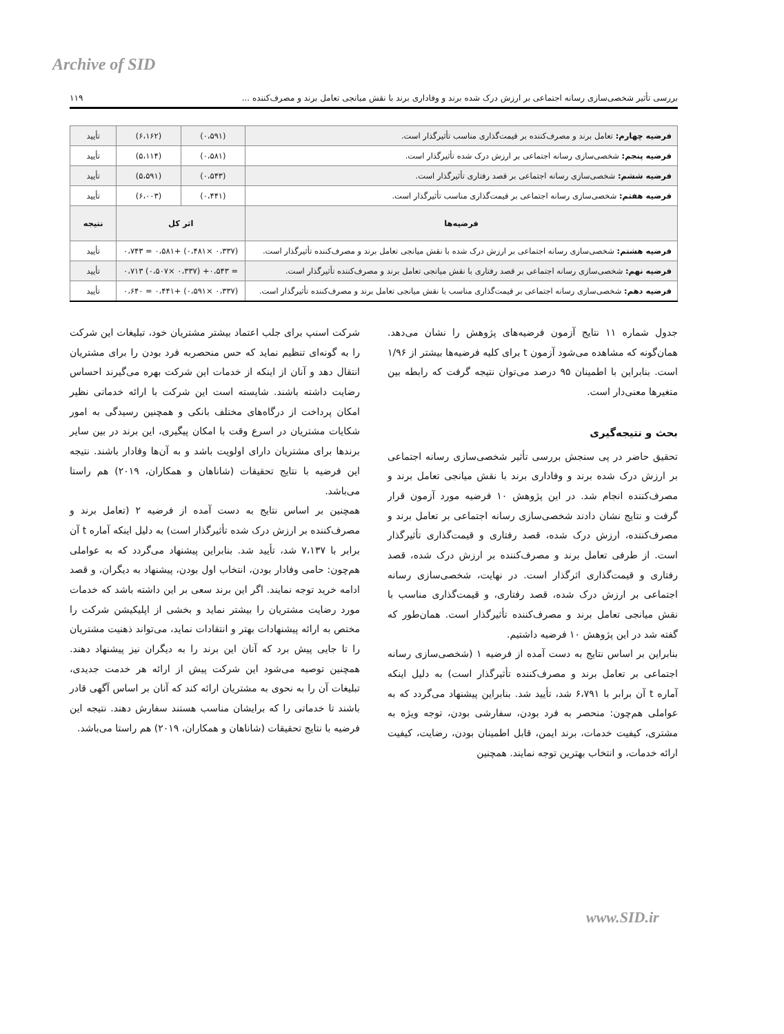Archive of SID
بررسی تأثیر شخصی‌سازی رسانه اجتماعی بر ارزش درک شده برند و وفاداری برند با نقش میانجی تعامل برند و مصرف‌کننده ... ۱۱۹
| فرضیه چهارم: تعامل برند و مصرف‌کننده بر قیمت‌گذاری مناسب تأثیرگذار است. | (۰،۵۹۱) | (۶،۱۶۲) | تأیید |
| فرضیه پنجم: شخصی‌سازی رسانه اجتماعی بر ارزش درک شده تأثیرگذار است. | (۰،۵۸۱) | (۵،۱۱۴) | تأیید |
| فرضیه ششم: شخصی‌سازی رسانه اجتماعی بر قصد رفتاری تأثیرگذار است. | (۰،۵۴۳) | (۵،۵۹۱) | تأیید |
| فرضیه هفتم: شخصی‌سازی رسانه اجتماعی بر قیمت‌گذاری مناسب تأثیرگذار است. | (۰،۴۴۱) | (۶،۰۰۳) | تأیید |
| فرضیه‌ها | اثر کل | | نتیجه |
| فرضیه هشتم: شخصی‌سازی رسانه اجتماعی بر ارزش درک شده با نقش میانجی تعامل برند و مصرف‌کننده تأثیرگذار است. | (۰،۳۳۷ ×۰،۴۸۱) +۰،۵۸۱ = ۰،۷۴۳ | | تأیید |
| فرضیه نهم: شخصی‌سازی رسانه اجتماعی بر قصد رفتاری با نقش میانجی تعامل برند و مصرف‌کننده تأثیرگذار است. | = ۰،۵۴۳+ (۰،۳۳۷ ×۰،۵۰۷) ۰،۷۱۳ | | تأیید |
| فرضیه دهم: شخصی‌سازی رسانه اجتماعی بر قیمت‌گذاری مناسب با نقش میانجی تعامل برند و مصرف‌کننده تأثیرگذار است. | (۰،۳۳۷ ×۰،۵۹۱) +۰،۴۴۱ = ۰،۶۴۰ | | تأیید |
جدول شماره ۱۱ نتایج آزمون فرضیه‌های پژوهش را نشان می‌دهد. همان‌گونه که مشاهده می‌شود آزمون t برای کلیه فرضیه‌ها بیشتر از ۱/۹۶ است. بنابراین با اطمینان ۹۵ درصد می‌توان نتیجه گرفت که رابطه بین متغیرها معنی‌دار است.
بحث و نتیجه‌گیری
تحقیق حاضر در پی سنجش بررسی تأثیر شخصی‌سازی رسانه اجتماعی بر ارزش درک شده برند و وفاداری برند با نقش میانجی تعامل برند و مصرف‌کننده انجام شد. در این پژوهش ۱۰ فرضیه مورد آزمون قرار گرفت و نتایج نشان دادند شخصی‌سازی رسانه اجتماعی بر تعامل برند و مصرف‌کننده، ارزش درک شده، قصد رفتاری و قیمت‌گذاری تأثیرگذار است. از طرفی تعامل برند و مصرف‌کننده بر ارزش درک شده، قصد رفتاری و قیمت‌گذاری اثرگذار است. در نهایت، شخصی‌سازی رسانه اجتماعی بر ارزش درک شده، قصد رفتاری، و قیمت‌گذاری مناسب با نقش میانجی تعامل برند و مصرف‌کننده تأثیرگذار است. همان‌طور که گفته شد در این پژوهش ۱۰ فرضیه داشتیم.
بنابراین بر اساس نتایج به دست آمده از فرضیه ۱ (شخصی‌سازی رسانه اجتماعی بر تعامل برند و مصرف‌کننده تأثیرگذار است) به دلیل اینکه آماره t آن برابر با ۶،۷۹۱ شد، تأیید شد. بنابراین پیشنهاد می‌گردد که به عواملی هم‌چون: منحصر به فرد بودن، سفارشی بودن، توجه ویژه به مشتری، کیفیت خدمات، برند ایمن، قابل اطمینان بودن، رضایت، کیفیت ارائه خدمات، و انتخاب بهترین توجه نمایند. همچنین
شرکت اسنپ برای جلب اعتماد بیشتر مشتریان خود، تبلیغات این شرکت را به گونه‌ای تنظیم نماید که حس منحصربه فرد بودن را برای مشتریان انتقال دهد و آنان از اینکه از خدمات این شرکت بهره می‌گیرند احساس رضایت داشته باشند. شایسته است این شرکت با ارائه خدماتی نظیر امکان پرداخت از درگاه‌های مختلف بانکی و همچنین رسیدگی به امور شکایات مشتریان در اسرع وقت با امکان پیگیری، این برند در بین سایر برندها برای مشتریان دارای اولویت باشد و به آن‌ها وفادار باشند. نتیجه این فرضیه با نتایج تحقیقات (شاناهان و همکاران، ۲۰۱۹) هم راستا می‌باشد.
همچنین بر اساس نتایج به دست آمده از فرضیه ۲ (تعامل برند و مصرف‌کننده بر ارزش درک شده تأثیرگذار است) به دلیل اینکه آماره t آن برابر با ۷،۱۳۷ شد، تأیید شد. بنابراین پیشنهاد می‌گردد که به عواملی هم‌چون: حامی وفادار بودن، انتخاب اول بودن، پیشنهاد به دیگران، و قصد ادامه خرید توجه نمایند. اگر این برند سعی بر این داشته باشد که خدمات مورد رضایت مشتریان را بیشتر نماید و بخشی از اپلیکیشن شرکت را مختص به ارائه پیشنهادات بهتر و انتقادات نماید، می‌تواند ذهنیت مشتریان را تا جایی پیش برد که آنان این برند را به دیگران نیز پیشنهاد دهند. همچنین توصیه می‌شود این شرکت پیش از ارائه هر خدمت جدیدی، تبلیغات آن را به نحوی به مشتریان ارائه کند که آنان بر اساس آگهی قادر باشند تا خدماتی را که برایشان مناسب هستند سفارش دهند. نتیجه این فرضیه با نتایج تحقیقات (شاناهان و همکاران، ۲۰۱۹) هم راستا می‌باشد.
www.SID.ir